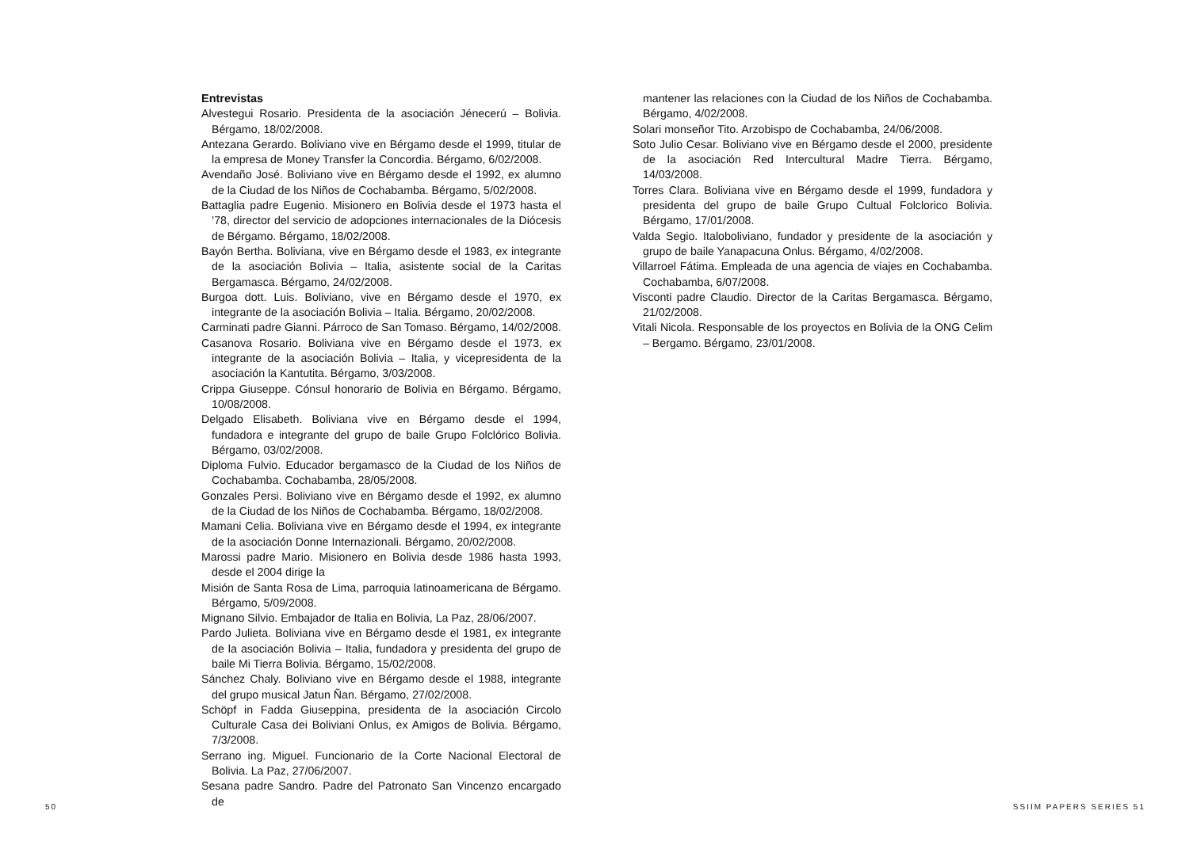Entrevistas
Alvestegui Rosario. Presidenta de la asociación Jénecerú – Bolivia. Bérgamo, 18/02/2008.
Antezana Gerardo. Boliviano vive en Bérgamo desde el 1999, titular de la empresa de Money Transfer la Concordia. Bérgamo, 6/02/2008.
Avendaño José. Boliviano vive en Bérgamo desde el 1992, ex alumno de la Ciudad de los Niños de Cochabamba. Bérgamo, 5/02/2008.
Battaglia padre Eugenio. Misionero en Bolivia desde el 1973 hasta el ’78, director del servicio de adopciones internacionales de la Diócesis de Bérgamo. Bérgamo, 18/02/2008.
Bayón Bertha. Boliviana, vive en Bérgamo desde el 1983, ex integrante de la asociación Bolivia – Italia, asistente social de la Caritas Bergamasca. Bérgamo, 24/02/2008.
Burgoa dott. Luis. Boliviano, vive en Bérgamo desde el 1970, ex integrante de la asociación Bolivia – Italia. Bérgamo, 20/02/2008.
Carminati padre Gianni. Párroco de San Tomaso. Bérgamo, 14/02/2008.
Casanova Rosario. Boliviana vive en Bérgamo desde el 1973, ex integrante de la asociación Bolivia – Italia, y vicepresidenta de la asociación la Kantutita. Bérgamo, 3/03/2008.
Crippa Giuseppe. Cónsul honorario de Bolivia en Bérgamo. Bérgamo, 10/08/2008.
Delgado Elisabeth. Boliviana vive en Bérgamo desde el 1994, fundadora e integrante del grupo de baile Grupo Folclórico Bolivia. Bérgamo, 03/02/2008.
Diploma Fulvio. Educador bergamasco de la Ciudad de los Niños de Cochabamba. Cochabamba, 28/05/2008.
Gonzales Persi. Boliviano vive en Bérgamo desde el 1992, ex alumno de la Ciudad de los Niños de Cochabamba. Bérgamo, 18/02/2008.
Mamani Celia. Boliviana vive en Bérgamo desde el 1994, ex integrante de la asociación Donne Internazionali. Bérgamo, 20/02/2008.
Marossi padre Mario. Misionero en Bolivia desde 1986 hasta 1993, desde el 2004 dirige la
Misión de Santa Rosa de Lima, parroquia latinoamericana de Bérgamo. Bérgamo, 5/09/2008.
Mignano Silvio. Embajador de Italia en Bolivia, La Paz, 28/06/2007.
Pardo Julieta. Boliviana vive en Bérgamo desde el 1981, ex integrante de la asociación Bolivia – Italia, fundadora y presidenta del grupo de baile Mi Tierra Bolivia. Bérgamo, 15/02/2008.
Sánchez Chaly. Boliviano vive en Bérgamo desde el 1988, integrante del grupo musical Jatun Ñan. Bérgamo, 27/02/2008.
Schöpf in Fadda Giuseppina, presidenta de la asociación Circolo Culturale Casa dei Boliviani Onlus, ex Amigos de Bolivia. Bérgamo, 7/3/2008.
Serrano ing. Miguel. Funcionario de la Corte Nacional Electoral de Bolivia. La Paz, 27/06/2007.
Sesana padre Sandro. Padre del Patronato San Vincenzo encargado de
mantener las relaciones con la Ciudad de los Niños de Cochabamba. Bérgamo, 4/02/2008.
Solari monseñor Tito. Arzobispo de Cochabamba, 24/06/2008.
Soto Julio Cesar. Boliviano vive en Bérgamo desde el 2000, presidente de la asociación Red Intercultural Madre Tierra. Bérgamo, 14/03/2008.
Torres Clara. Boliviana vive en Bérgamo desde el 1999, fundadora y presidenta del grupo de baile Grupo Cultual Folclorico Bolivia. Bérgamo, 17/01/2008.
Valda Segio. Italoboliviano, fundador y presidente de la asociación y grupo de baile Yanapacuna Onlus. Bérgamo, 4/02/2008.
Villarroel Fátima. Empleada de una agencia de viajes en Cochabamba. Cochabamba, 6/07/2008.
Visconti padre Claudio. Director de la Caritas Bergamasca. Bérgamo, 21/02/2008.
Vitali Nicola. Responsable de los proyectos en Bolivia de la ONG Celim – Bergamo. Bérgamo, 23/01/2008.
50 SSIIM PAPERS SERIES 51